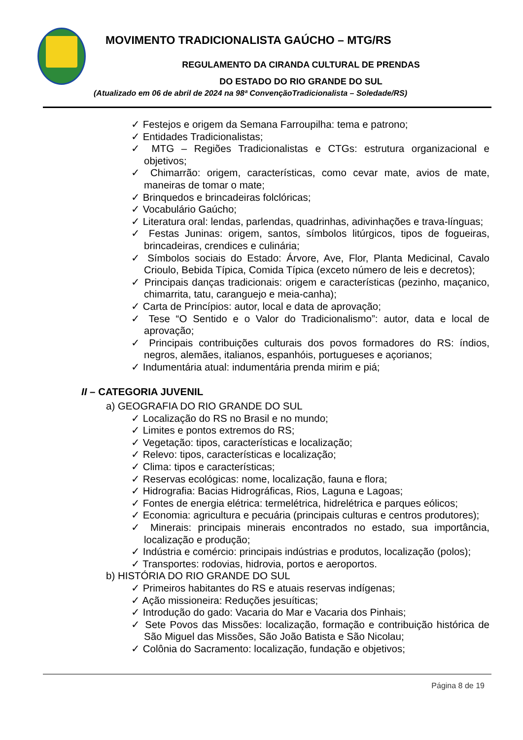MOVIMENTO TRADICIONALISTA GAÚCHO – MTG/RS
REGULAMENTO DA CIRANDA CULTURAL DE PRENDAS
DO ESTADO DO RIO GRANDE DO SUL
(Atualizado em 06 de abril de 2024 na 98ª ConvençãoTradicionalista – Soledade/RS)
✓ Festejos e origem da Semana Farroupilha: tema e patrono;
✓ Entidades Tradicionalistas;
✓ MTG – Regiões Tradicionalistas e CTGs: estrutura organizacional e objetivos;
✓ Chimarrão: origem, características, como cevar mate, avios de mate, maneiras de tomar o mate;
✓ Brinquedos e brincadeiras folclóricas;
✓ Vocabulário Gaúcho;
✓ Literatura oral: lendas, parlendas, quadrinhas, adivinhações e trava-línguas;
✓ Festas Juninas: origem, santos, símbolos litúrgicos, tipos de fogueiras, brincadeiras, crendices e culinária;
✓ Símbolos sociais do Estado: Árvore, Ave, Flor, Planta Medicinal, Cavalo Crioulo, Bebida Típica, Comida Típica (exceto número de leis e decretos);
✓ Principais danças tradicionais: origem e características (pezinho, maçanico, chimarrita, tatu, caranguejo e meia-canha);
✓ Carta de Princípios: autor, local e data de aprovação;
✓ Tese “O Sentido e o Valor do Tradicionalismo”: autor, data e local de aprovação;
✓ Principais contribuições culturais dos povos formadores do RS: índios, negros, alemães, italianos, espanhóis, portugueses e açorianos;
✓ Indumentária atual: indumentária prenda mirim e piá;
II – CATEGORIA JUVENIL
a) GEOGRAFIA DO RIO GRANDE DO SUL
✓ Localização do RS no Brasil e no mundo;
✓ Limites e pontos extremos do RS;
✓ Vegetação: tipos, características e localização;
✓ Relevo: tipos, características e localização;
✓ Clima: tipos e características;
✓ Reservas ecológicas: nome, localização, fauna e flora;
✓ Hidrografia: Bacias Hidrográficas, Rios, Laguna e Lagoas;
✓ Fontes de energia elétrica: termelétrica, hidrelétrica e parques eólicos;
✓ Economia: agricultura e pecuária (principais culturas e centros produtores);
✓ Minerais: principais minerais encontrados no estado, sua importância, localização e produção;
✓ Indústria e comércio: principais indústrias e produtos, localização (polos);
✓ Transportes: rodovias, hidrovia, portos e aeroportos.
b) HISTÓRIA DO RIO GRANDE DO SUL
✓ Primeiros habitantes do RS e atuais reservas indígenas;
✓ Ação missioneira: Reduções jesuíticas;
✓ Introdução do gado: Vacaria do Mar e Vacaria dos Pinhais;
✓ Sete Povos das Missões: localização, formação e contribuição histórica de São Miguel das Missões, São João Batista e São Nicolau;
✓ Colônia do Sacramento: localização, fundação e objetivos;
Página 8 de 19